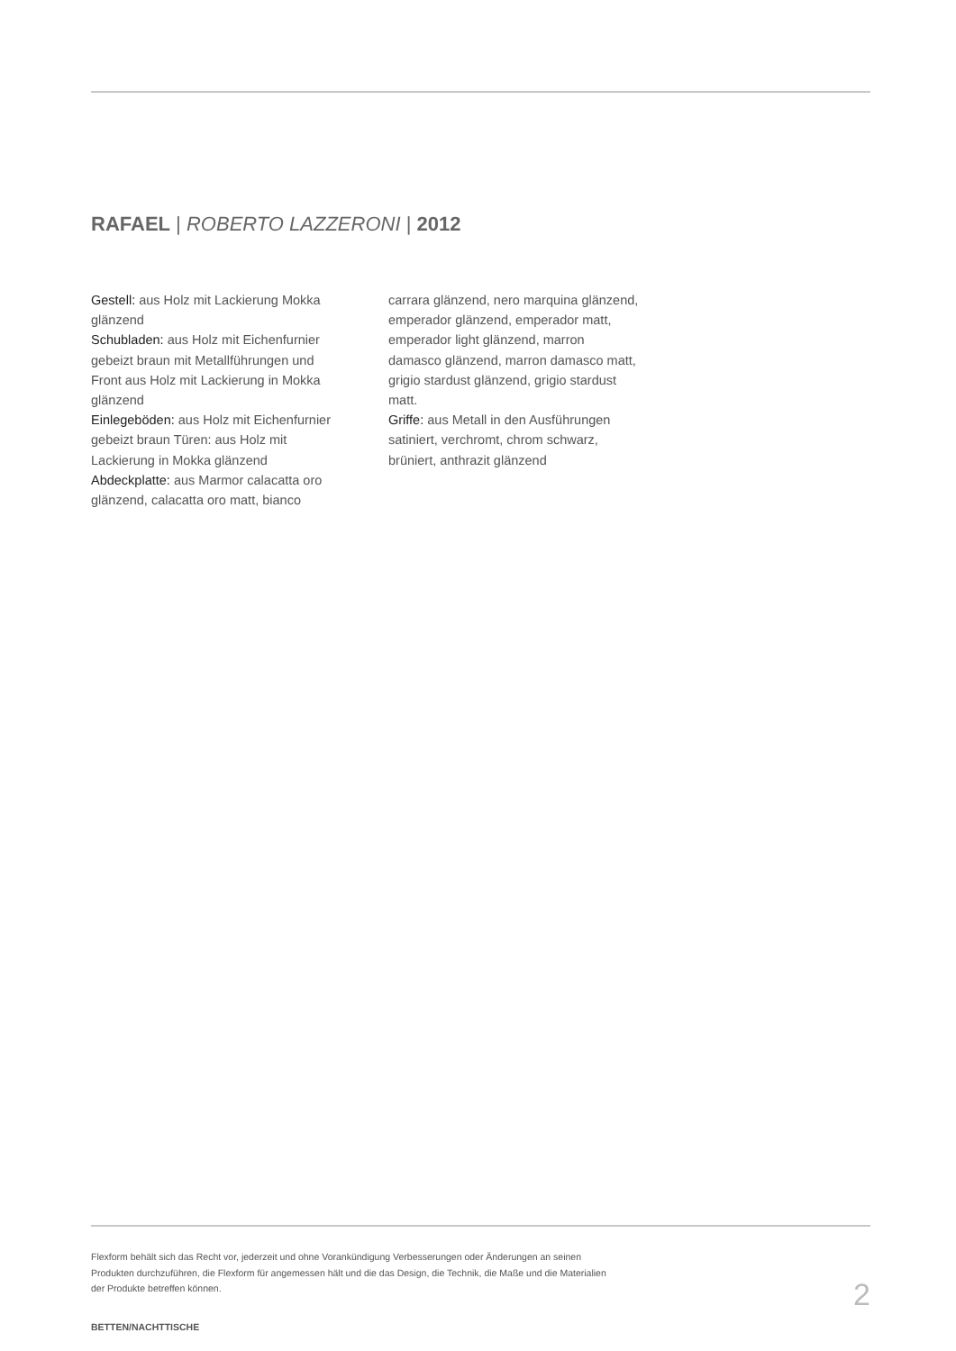RAFAEL | ROBERTO LAZZERONI | 2012
Gestell: aus Holz mit Lackierung Mokka glänzend
Schubladen: aus Holz mit Eichenfurnier gebeizt braun mit Metallführungen und Front aus Holz mit Lackierung in Mokka glänzend
Einlegeböden: aus Holz mit Eichenfurnier gebeizt braun Türen: aus Holz mit Lackierung in Mokka glänzend
Abdeckplatte: aus Marmor calacatta oro glänzend, calacatta oro matt, bianco
carrara glänzend, nero marquina glänzend, emperador glänzend, emperador matt, emperador light glänzend, marron damasco glänzend, marron damasco matt, grigio stardust glänzend, grigio stardust matt.
Griffe: aus Metall in den Ausführungen satiniert, verchromt, chrom schwarz, brüniert, anthrazit glänzend
Flexform behält sich das Recht vor, jederzeit und ohne Vorankündigung Verbesserungen oder Änderungen an seinen
Produkten durchzuführen, die Flexform für angemessen hält und die das Design, die Technik, die Maße und die Materialien
der Produkte betreffen können.
2
BETTEN/NACHTTISCHE